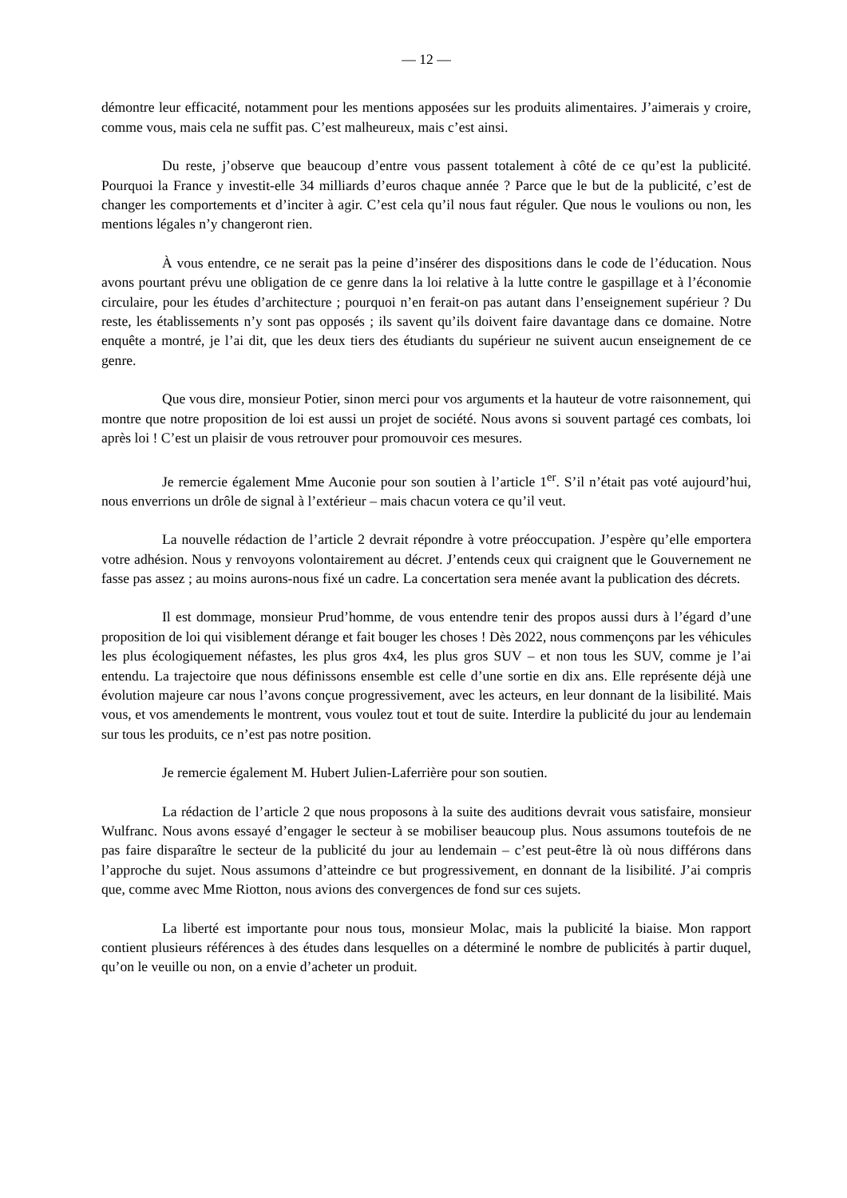— 12 —
démontre leur efficacité, notamment pour les mentions apposées sur les produits alimentaires. J’aimerais y croire, comme vous, mais cela ne suffit pas. C’est malheureux, mais c’est ainsi.
Du reste, j’observe que beaucoup d’entre vous passent totalement à côté de ce qu’est la publicité. Pourquoi la France y investit-elle 34 milliards d’euros chaque année ? Parce que le but de la publicité, c’est de changer les comportements et d’inciter à agir. C’est cela qu’il nous faut réguler. Que nous le voulions ou non, les mentions légales n’y changeront rien.
À vous entendre, ce ne serait pas la peine d’insérer des dispositions dans le code de l’éducation. Nous avons pourtant prévu une obligation de ce genre dans la loi relative à la lutte contre le gaspillage et à l’économie circulaire, pour les études d’architecture ; pourquoi n’en ferait-on pas autant dans l’enseignement supérieur ? Du reste, les établissements n’y sont pas opposés ; ils savent qu’ils doivent faire davantage dans ce domaine. Notre enquête a montré, je l’ai dit, que les deux tiers des étudiants du supérieur ne suivent aucun enseignement de ce genre.
Que vous dire, monsieur Potier, sinon merci pour vos arguments et la hauteur de votre raisonnement, qui montre que notre proposition de loi est aussi un projet de société. Nous avons si souvent partagé ces combats, loi après loi ! C’est un plaisir de vous retrouver pour promouvoir ces mesures.
Je remercie également Mme Auconie pour son soutien à l’article 1<sup>er</sup>. S’il n’était pas voté aujourd’hui, nous enverrions un drôle de signal à l’extérieur – mais chacun votera ce qu’il veut.
La nouvelle rédaction de l’article 2 devrait répondre à votre préoccupation. J’espère qu’elle emportera votre adhésion. Nous y renvoyons volontairement au décret. J’entends ceux qui craignent que le Gouvernement ne fasse pas assez ; au moins aurons-nous fixé un cadre. La concertation sera menée avant la publication des décrets.
Il est dommage, monsieur Prud’homme, de vous entendre tenir des propos aussi durs à l’égard d’une proposition de loi qui visiblement dérange et fait bouger les choses ! Dès 2022, nous commençons par les véhicules les plus écologiquement néfastes, les plus gros 4x4, les plus gros SUV – et non tous les SUV, comme je l’ai entendu. La trajectoire que nous définissons ensemble est celle d’une sortie en dix ans. Elle représente déjà une évolution majeure car nous l’avons conçue progressivement, avec les acteurs, en leur donnant de la lisibilité. Mais vous, et vos amendements le montrent, vous voulez tout et tout de suite. Interdire la publicité du jour au lendemain sur tous les produits, ce n’est pas notre position.
Je remercie également M. Hubert Julien-Laferrière pour son soutien.
La rédaction de l’article 2 que nous proposons à la suite des auditions devrait vous satisfaire, monsieur Wulfranc. Nous avons essayé d’engager le secteur à se mobiliser beaucoup plus. Nous assumons toutefois de ne pas faire disparaître le secteur de la publicité du jour au lendemain – c’est peut-être là où nous différons dans l’approche du sujet. Nous assumons d’atteindre ce but progressivement, en donnant de la lisibilité. J’ai compris que, comme avec Mme Riotton, nous avions des convergences de fond sur ces sujets.
La liberté est importante pour nous tous, monsieur Molac, mais la publicité la biaise. Mon rapport contient plusieurs références à des études dans lesquelles on a déterminé le nombre de publicités à partir duquel, qu’on le veuille ou non, on a envie d’acheter un produit.